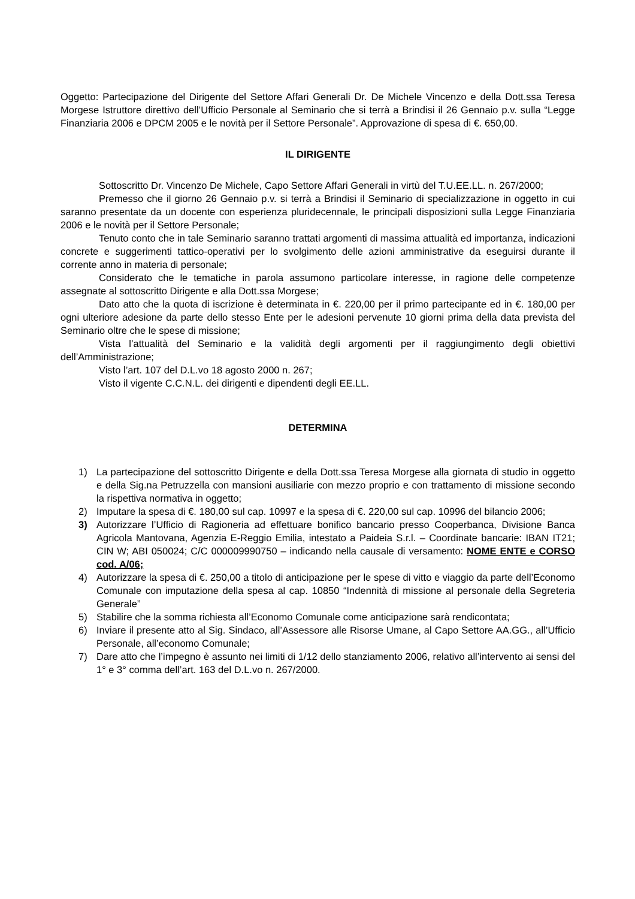Oggetto: Partecipazione del Dirigente del Settore Affari Generali Dr. De Michele Vincenzo e della Dott.ssa Teresa Morgese Istruttore direttivo dell’Ufficio Personale al Seminario che si terrà a Brindisi il 26 Gennaio p.v. sulla “Legge Finanziaria 2006 e DPCM 2005 e le novità per il Settore Personale”. Approvazione di spesa di €. 650,00.
IL DIRIGENTE
Sottoscritto Dr. Vincenzo De Michele, Capo Settore Affari Generali in virtù del T.U.EE.LL. n. 267/2000;
Premesso che il giorno 26 Gennaio p.v. si terrà a Brindisi il Seminario di specializzazione in oggetto in cui saranno presentate da un docente con esperienza pluridecennale, le principali disposizioni sulla Legge Finanziaria 2006 e le novità per il Settore Personale;
Tenuto conto che in tale Seminario saranno trattati argomenti di massima attualità ed importanza, indicazioni concrete e suggerimenti tattico-operativi per lo svolgimento delle azioni amministrative da eseguirsi durante il corrente anno in materia di personale;
Considerato che le tematiche in parola assumono particolare interesse, in ragione delle competenze assegnate al sottoscritto Dirigente e alla Dott.ssa Morgese;
Dato atto che la quota di iscrizione è determinata in €. 220,00 per il primo partecipante ed in €. 180,00 per ogni ulteriore adesione da parte dello stesso Ente per le adesioni pervenute 10 giorni prima della data prevista del Seminario oltre che le spese di missione;
Vista l’attualità del Seminario e la validità degli argomenti per il raggiungimento degli obiettivi dell’Amministrazione;
Visto l’art. 107 del D.L.vo 18 agosto 2000 n. 267;
Visto il vigente C.C.N.L. dei dirigenti e dipendenti degli EE.LL.
DETERMINA
1) La partecipazione del sottoscritto Dirigente e della Dott.ssa Teresa Morgese alla giornata di studio in oggetto e della Sig.na Petruzzella con mansioni ausiliarie con mezzo proprio e con trattamento di missione secondo la rispettiva normativa in oggetto;
2) Imputare la spesa di €. 180,00 sul cap. 10997 e la spesa di €. 220,00 sul cap. 10996 del bilancio 2006;
3) Autorizzare l’Ufficio di Ragioneria ad effettuare bonifico bancario presso Cooperbanca, Divisione Banca Agricola Mantovana, Agenzia E-Reggio Emilia, intestato a Paideia S.r.l. – Coordinate bancarie: IBAN IT21; CIN W; ABI 050024; C/C 000009990750 – indicando nella causale di versamento: NOME ENTE e CORSO cod. A/06;
4) Autorizzare la spesa di €. 250,00 a titolo di anticipazione per le spese di vitto e viaggio da parte dell’Economo Comunale con imputazione della spesa al cap. 10850 “Indennità di missione al personale della Segreteria Generale”
5) Stabilire che la somma richiesta all’Economo Comunale come anticipazione sarà rendicontata;
6) Inviare il presente atto al Sig. Sindaco, all’Assessore alle Risorse Umane, al Capo Settore AA.GG., all’Ufficio Personale, all’economo Comunale;
7) Dare atto che l’impegno è assunto nei limiti di 1/12 dello stanziamento 2006, relativo all’intervento ai sensi del 1° e 3° comma dell’art. 163 del D.L.vo n. 267/2000.